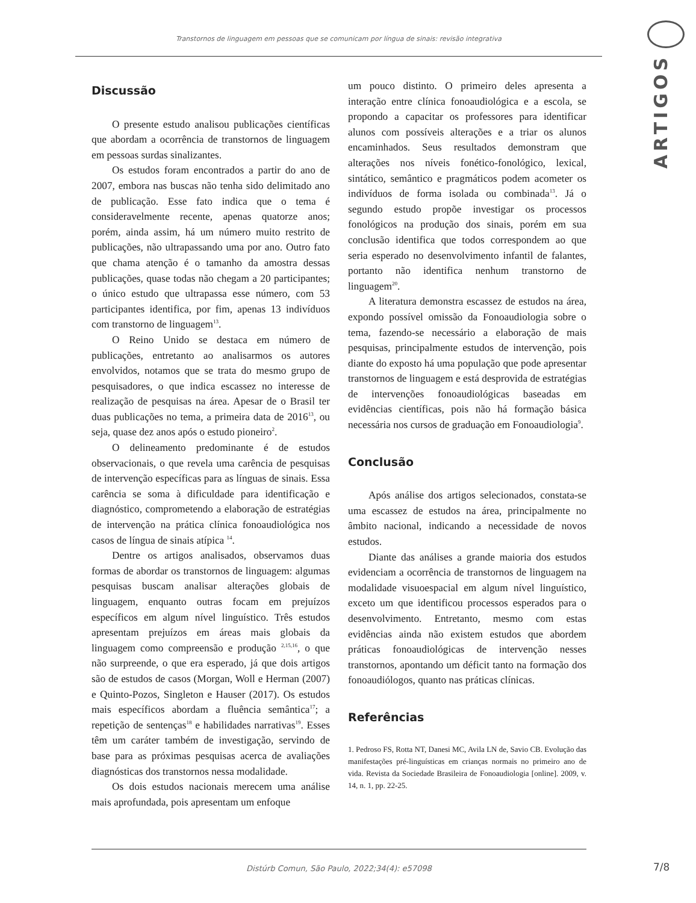Transtornos de linguagem em pessoas que se comunicam por língua de sinais: revisão integrativa
ARTIGOS
Discussão
O presente estudo analisou publicações científicas que abordam a ocorrência de transtornos de linguagem em pessoas surdas sinalizantes.
Os estudos foram encontrados a partir do ano de 2007, embora nas buscas não tenha sido delimitado ano de publicação. Esse fato indica que o tema é consideravelmente recente, apenas quatorze anos; porém, ainda assim, há um número muito restrito de publicações, não ultrapassando uma por ano. Outro fato que chama atenção é o tamanho da amostra dessas publicações, quase todas não chegam a 20 participantes; o único estudo que ultrapassa esse número, com 53 participantes identifica, por fim, apenas 13 indivíduos com transtorno de linguagem<sup>13</sup>.
O Reino Unido se destaca em número de publicações, entretanto ao analisarmos os autores envolvidos, notamos que se trata do mesmo grupo de pesquisadores, o que indica escassez no interesse de realização de pesquisas na área. Apesar de o Brasil ter duas publicações no tema, a primeira data de 2016<sup>13</sup>, ou seja, quase dez anos após o estudo pioneiro<sup>2</sup>.
O delineamento predominante é de estudos observacionais, o que revela uma carência de pesquisas de intervenção específicas para as línguas de sinais. Essa carência se soma à dificuldade para identificação e diagnóstico, comprometendo a elaboração de estratégias de intervenção na prática clínica fonoaudiológica nos casos de língua de sinais atípica <sup>14</sup>.
Dentre os artigos analisados, observamos duas formas de abordar os transtornos de linguagem: algumas pesquisas buscam analisar alterações globais de linguagem, enquanto outras focam em prejuízos específicos em algum nível linguístico. Três estudos apresentam prejuízos em áreas mais globais da linguagem como compreensão e produção <sup>2,15,16</sup>, o que não surpreende, o que era esperado, já que dois artigos são de estudos de casos (Morgan, Woll e Herman (2007) e Quinto-Pozos, Singleton e Hauser (2017). Os estudos mais específicos abordam a fluência semântica<sup>17</sup>; a repetição de sentenças<sup>18</sup> e habilidades narrativas<sup>19</sup>. Esses têm um caráter também de investigação, servindo de base para as próximas pesquisas acerca de avaliações diagnósticas dos transtornos nessa modalidade.
Os dois estudos nacionais merecem uma análise mais aprofundada, pois apresentam um enfoque
um pouco distinto. O primeiro deles apresenta a interação entre clínica fonoaudiológica e a escola, se propondo a capacitar os professores para identificar alunos com possíveis alterações e a triar os alunos encaminhados. Seus resultados demonstram que alterações nos níveis fonético-fonológico, lexical, sintático, semântico e pragmáticos podem acometer os indivíduos de forma isolada ou combinada<sup>13</sup>. Já o segundo estudo propõe investigar os processos fonológicos na produção dos sinais, porém em sua conclusão identifica que todos correspondem ao que seria esperado no desenvolvimento infantil de falantes, portanto não identifica nenhum transtorno de linguagem<sup>20</sup>.
A literatura demonstra escassez de estudos na área, expondo possível omissão da Fonoaudiologia sobre o tema, fazendo-se necessário a elaboração de mais pesquisas, principalmente estudos de intervenção, pois diante do exposto há uma população que pode apresentar transtornos de linguagem e está desprovida de estratégias de intervenções fonoaudiológicas baseadas em evidências científicas, pois não há formação básica necessária nos cursos de graduação em Fonoaudiologia<sup>9</sup>.
Conclusão
Após análise dos artigos selecionados, constata-se uma escassez de estudos na área, principalmente no âmbito nacional, indicando a necessidade de novos estudos.
Diante das análises a grande maioria dos estudos evidenciam a ocorrência de transtornos de linguagem na modalidade visuoespacial em algum nível linguístico, exceto um que identificou processos esperados para o desenvolvimento. Entretanto, mesmo com estas evidências ainda não existem estudos que abordem práticas fonoaudiológicas de intervenção nesses transtornos, apontando um déficit tanto na formação dos fonoaudiólogos, quanto nas práticas clínicas.
Referências
1. Pedroso FS, Rotta NT, Danesi MC, Avila LN de, Savio CB. Evolução das manifestações pré-linguísticas em crianças normais no primeiro ano de vida. Revista da Sociedade Brasileira de Fonoaudiologia [online]. 2009, v. 14, n. 1, pp. 22-25.
Distúrb Comun, São Paulo, 2022;34(4): e57098 7/8